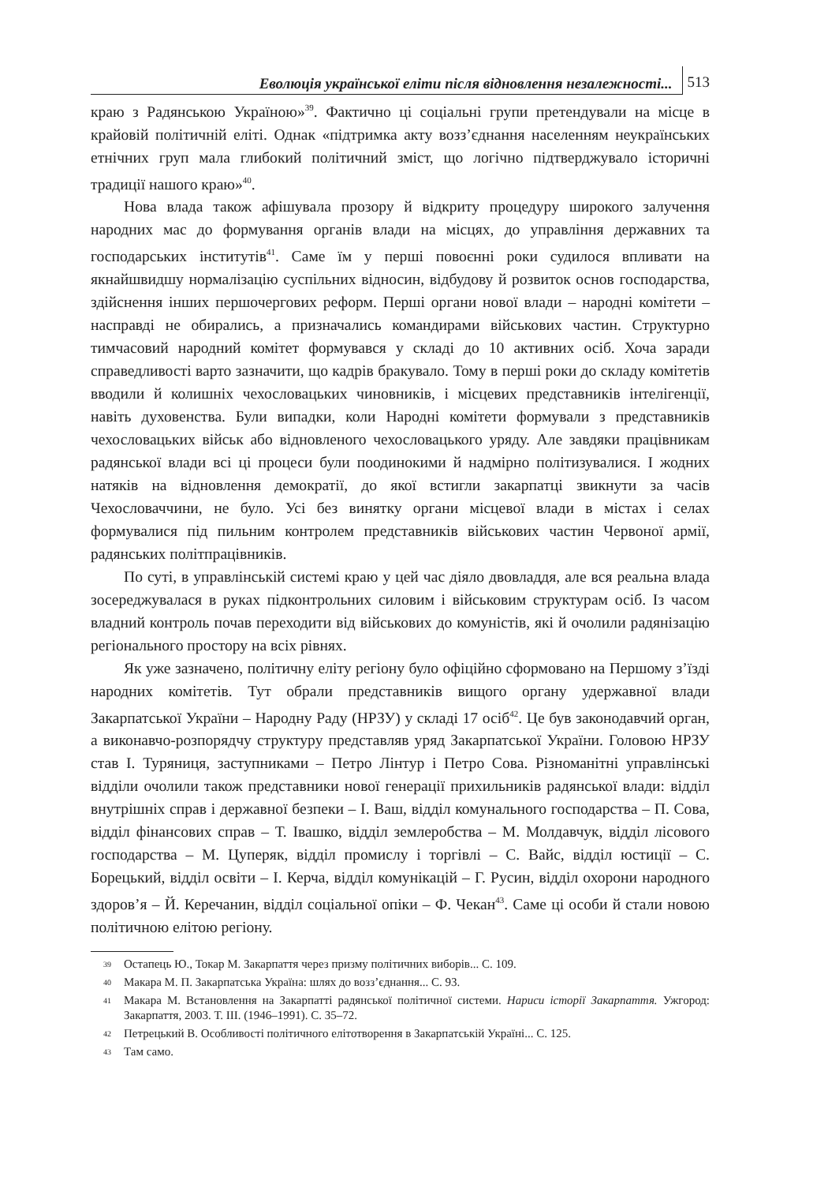Еволюція української еліти після відновлення незалежності...
513
краю з Радянською Україною»<sup>39</sup>. Фактично ці соціальні групи претендували на місце в крайовій політичній еліті. Однак «підтримка акту возз’єднання населенням неукраїнських етнічних груп мала глибокий політичний зміст, що логічно підтверджувало історичні традиції нашого краю»<sup>40</sup>.
Нова влада також афішувала прозору й відкриту процедуру широкого залучення народних мас до формування органів влади на місцях, до управління державних та господарських інститутів<sup>41</sup>. Саме їм у перші повоєнні роки судилося впливати на якнайшвидшу нормалізацію суспільних відносин, відбудову й розвиток основ господарства, здійснення інших першочергових реформ. Перші органи нової влади – народні комітети – насправді не обирались, а призначались командирами військових частин. Структурно тимчасовий народний комітет формувався у складі до 10 активних осіб. Хоча заради справедливості варто зазначити, що кадрів бракувало. Тому в перші роки до складу комітетів вводили й колишніх чехословацьких чиновників, і місцевих представників інтелігенції, навіть духовенства. Були випадки, коли Народні комітети формували з представників чехословацьких військ або відновленого чехословацького уряду. Але завдяки працівникам радянської влади всі ці процеси були поодинокими й надмірно політизувалися. І жодних натяків на відновлення демократії, до якої встигли закарпатці звикнути за часів Чехословаччини, не було. Усі без винятку органи місцевої влади в містах і селах формувалися під пильним контролем представників військових частин Червоної армії, радянських політпрацівників.
По суті, в управлінській системі краю у цей час діяло двовладдя, але вся реальна влада зосереджувалася в руках підконтрольних силовим і військовим структурам осіб. Із часом владний контроль почав переходити від військових до комуністів, які й очолили радянізацію регіонального простору на всіх рівнях.
Як уже зазначено, політичну еліту регіону було офіційно сформовано на Першому з’їзді народних комітетів. Тут обрали представників вищого органу удержавної влади Закарпатської України – Народну Раду (НРЗУ) у складі 17 осіб<sup>42</sup>. Це був законодавчий орган, а виконавчо-розпорядчу структуру представляв уряд Закарпатської України. Головою НРЗУ став І. Туряниця, заступниками – Петро Лінтур і Петро Сова. Різноманітні управлінські відділи очолили також представники нової генерації прихильників радянської влади: відділ внутрішніх справ і державної безпеки – І. Ваш, відділ комунального господарства – П. Сова, відділ фінансових справ – Т. Івашко, відділ землеробства – М. Молдавчук, відділ лісового господарства – М. Цуперяк, відділ промислу і торгівлі – С. Вайс, відділ юстиції – С. Борецький, відділ освіти – І. Керча, відділ комунікацій – Г. Русин, відділ охорони народного здоров’я – Й. Керечанин, відділ соціальної опіки – Ф. Чекан<sup>43</sup>. Саме ці особи й стали новою політичною елітою регіону.
39 Остапець Ю., Токар М. Закарпаття через призму політичних виборів... С. 109.
40 Макара М. П. Закарпатська Україна: шлях до возз’єднання... С. 93.
41 Макара М. Встановлення на Закарпатті радянської політичної системи. Нариси історії Закарпаття. Ужгород: Закарпаття, 2003. Т. ІІІ. (1946–1991). С. 35–72.
42 Петрецький В. Особливості політичного елітотворення в Закарпатській Україні... С. 125.
43 Там само.